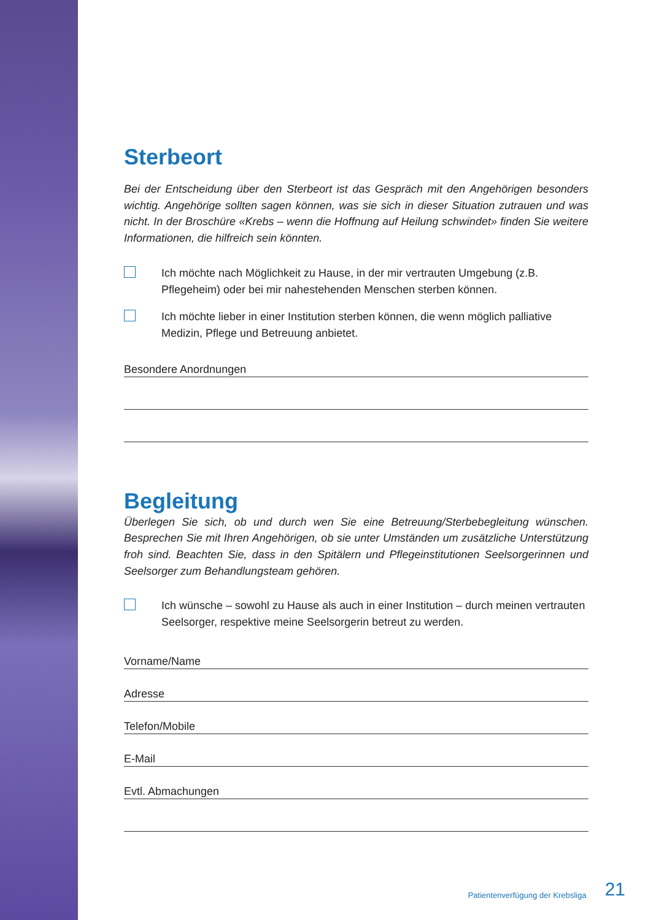Sterbeort
Bei der Entscheidung über den Sterbeort ist das Gespräch mit den Angehörigen besonders wichtig. Angehörige sollten sagen können, was sie sich in dieser Situation zutrauen und was nicht. In der Broschüre «Krebs – wenn die Hoffnung auf Heilung schwindet» finden Sie weitere Informationen, die hilfreich sein könnten.
Ich möchte nach Möglichkeit zu Hause, in der mir vertrauten Umgebung (z.B. Pflegeheim) oder bei mir nahestehenden Menschen sterben können.
Ich möchte lieber in einer Institution sterben können, die wenn möglich palliative Medizin, Pflege und Betreuung anbietet.
Besondere Anordnungen
Begleitung
Überlegen Sie sich, ob und durch wen Sie eine Betreuung/Sterbebegleitung wünschen. Besprechen Sie mit Ihren Angehörigen, ob sie unter Umständen um zusätzliche Unterstützung froh sind. Beachten Sie, dass in den Spitälern und Pflegeinstitutionen Seelsorgerinnen und Seelsorger zum Behandlungsteam gehören.
Ich wünsche – sowohl zu Hause als auch in einer Institution – durch meinen vertrauten Seelsorger, respektive meine Seelsorgerin betreut zu werden.
Vorname/Name
Adresse
Telefon/Mobile
E-Mail
Evtl. Abmachungen
Patientenverfügung der Krebsliga 21